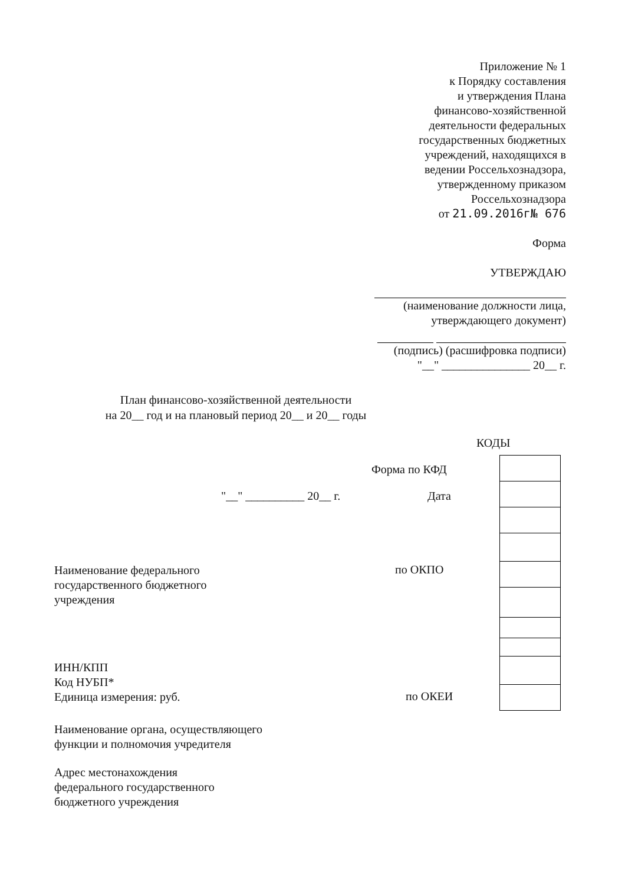Приложение № 1
к Порядку составления
и утверждения Плана
финансово-хозяйственной
деятельности федеральных
государственных бюджетных
учреждений, находящихся в
ведении Россельхознадзора,
утвержденному приказом
Россельхознадзора
от 21.09.2016г№ 676
Форма
УТВЕРЖДАЮ
(наименование должности лица,
утверждающего документ)
(подпись) (расшифровка подписи)
"__" _______________ 20__ г.
План финансово-хозяйственной деятельности
на 20__ год и на плановый период 20__ и 20__ годы
КОДЫ
Форма по КФД
"__" __________ 20__ г. Дата
Наименование федерального
государственного бюджетного
учреждения
по ОКПО
ИНН/КПП
Код НУБП*
Единица измерения: руб.
по ОКЕИ
Наименование органа, осуществляющего
функции и полномочия учредителя
Адрес местонахождения
федерального государственного
бюджетного учреждения